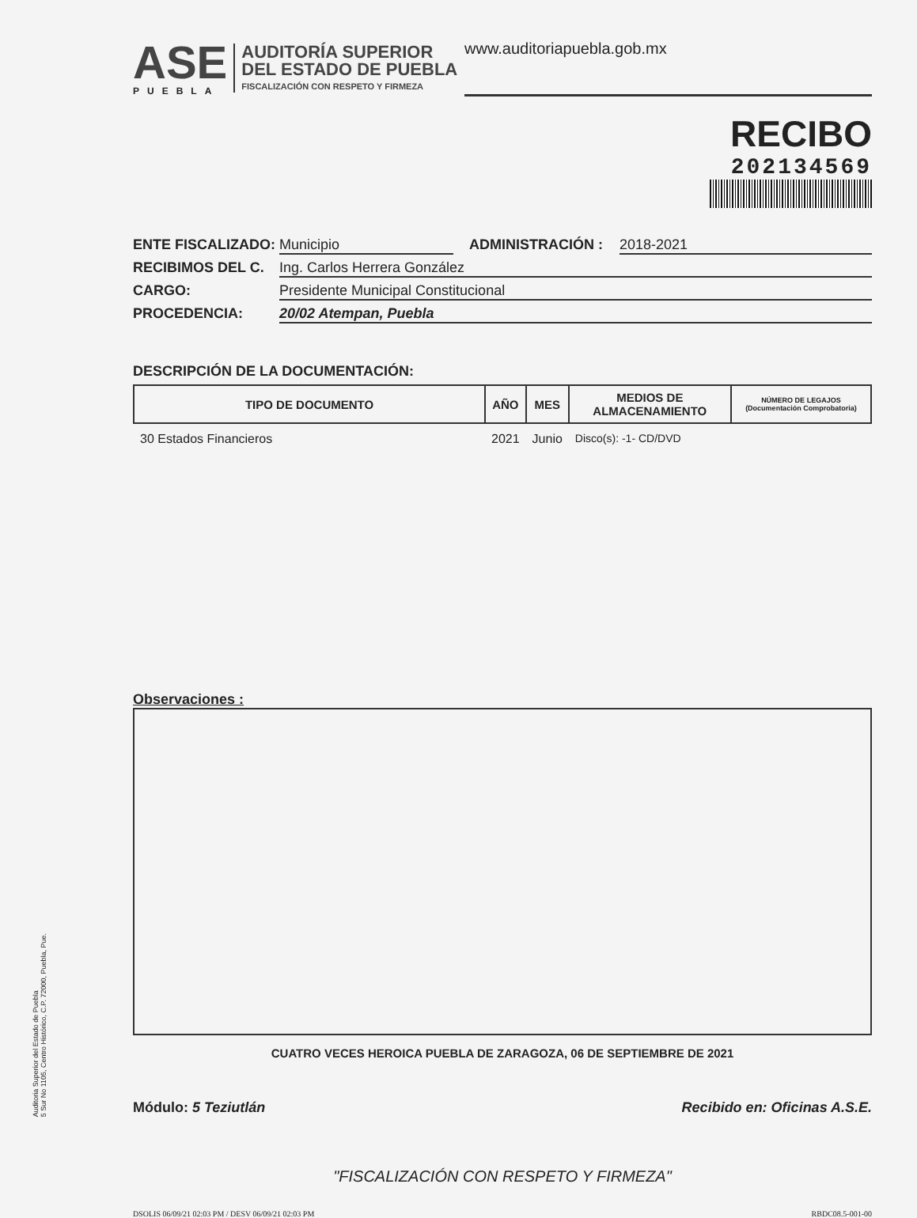Auditoria Superior del Estado de Puebla
5 Sur No 1105, Centro Histórico, C.P. 72000, Puebla, Pue.
ASE
PUEBLA
AUDITORÍA SUPERIOR
DEL ESTADO DE PUEBLA
FISCALIZACIÓN CON RESPETO Y FIRMEZA
www.auditoriapuebla.gob.mx
RECIBO
202134569
ENTE FISCALIZADO: Municipio ADMINISTRACIÓN : 2018-2021
RECIBIMOS DEL C. Ing. Carlos Herrera González
CARGO: Presidente Municipal Constitucional
PROCEDENCIA: 20/02 Atempan, Puebla
DESCRIPCIÓN DE LA DOCUMENTACIÓN:
| TIPO DE DOCUMENTO | AÑO | MES | MEDIOS DE ALMACENAMIENTO | NÚMERO DE LEGAJOS (Documentación Comprobatoria) |
| --- | --- | --- | --- | --- |
| 30 Estados Financieros | 2021 | Junio | Disco(s): -1- CD/DVD | |
Observaciones :
CUATRO VECES HEROICA PUEBLA DE ZARAGOZA, 06 DE SEPTIEMBRE DE 2021
Módulo: 5 Teziutlán Recibido en: Oficinas A.S.E.
"FISCALIZACIÓN CON RESPETO Y FIRMEZA"
DSOLIS 06/09/21 02:03 PM / DESV 06/09/21 02:03 PM RBDC08.5-001-00